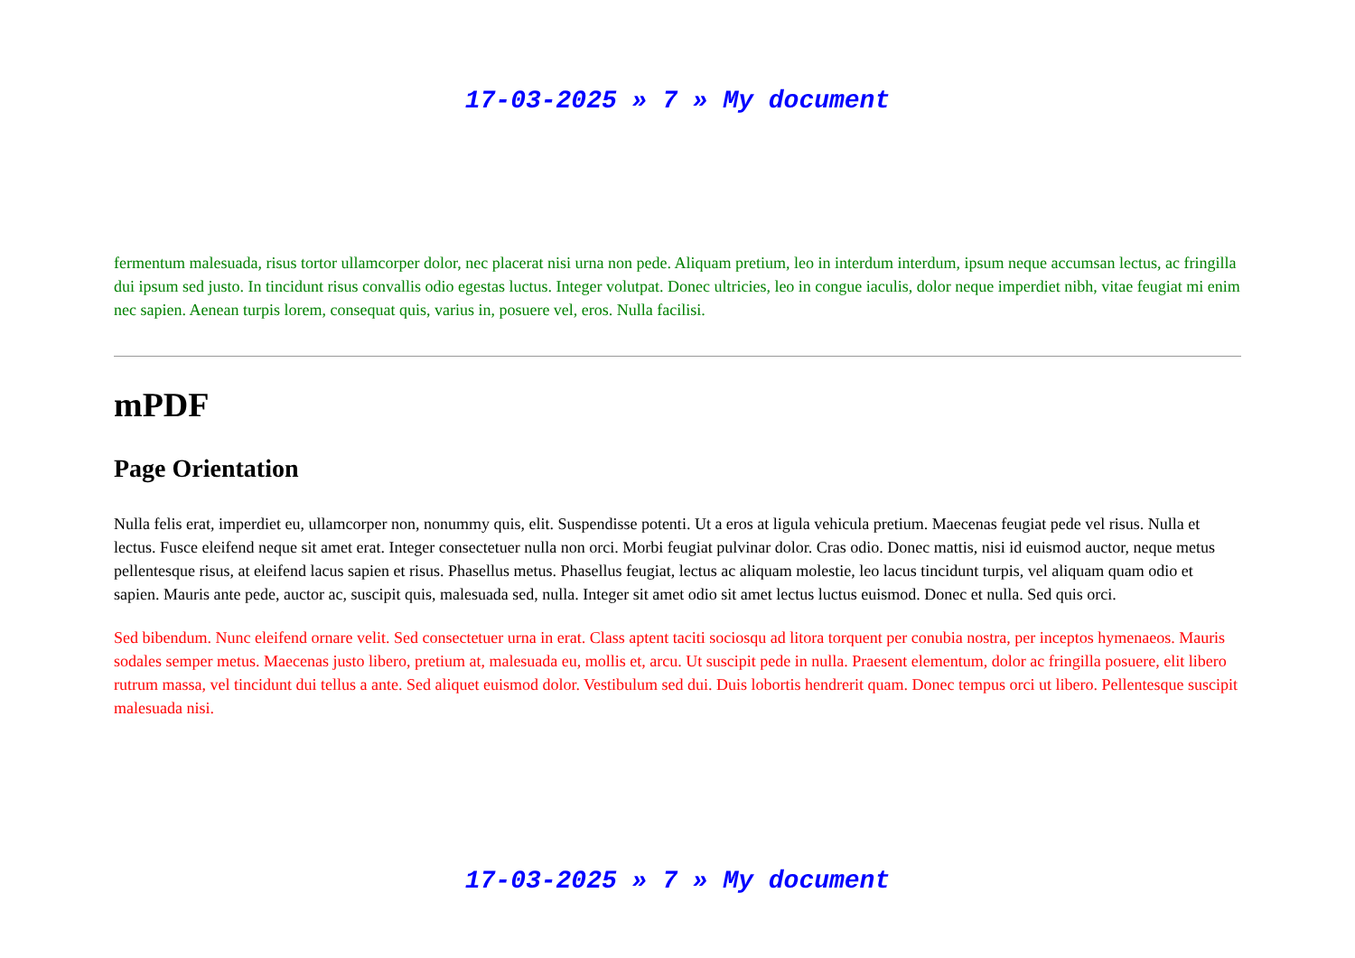17-03-2025 » 7 » My document
fermentum malesuada, risus tortor ullamcorper dolor, nec placerat nisi urna non pede. Aliquam pretium, leo in interdum interdum, ipsum neque accumsan lectus, ac fringilla dui ipsum sed justo. In tincidunt risus convallis odio egestas luctus. Integer volutpat. Donec ultricies, leo in congue iaculis, dolor neque imperdiet nibh, vitae feugiat mi enim nec sapien. Aenean turpis lorem, consequat quis, varius in, posuere vel, eros. Nulla facilisi.
mPDF
Page Orientation
Nulla felis erat, imperdiet eu, ullamcorper non, nonummy quis, elit. Suspendisse potenti. Ut a eros at ligula vehicula pretium. Maecenas feugiat pede vel risus. Nulla et lectus. Fusce eleifend neque sit amet erat. Integer consectetuer nulla non orci. Morbi feugiat pulvinar dolor. Cras odio. Donec mattis, nisi id euismod auctor, neque metus pellentesque risus, at eleifend lacus sapien et risus. Phasellus metus. Phasellus feugiat, lectus ac aliquam molestie, leo lacus tincidunt turpis, vel aliquam quam odio et sapien. Mauris ante pede, auctor ac, suscipit quis, malesuada sed, nulla. Integer sit amet odio sit amet lectus luctus euismod. Donec et nulla. Sed quis orci.
Sed bibendum. Nunc eleifend ornare velit. Sed consectetuer urna in erat. Class aptent taciti sociosqu ad litora torquent per conubia nostra, per inceptos hymenaeos. Mauris sodales semper metus. Maecenas justo libero, pretium at, malesuada eu, mollis et, arcu. Ut suscipit pede in nulla. Praesent elementum, dolor ac fringilla posuere, elit libero rutrum massa, vel tincidunt dui tellus a ante. Sed aliquet euismod dolor. Vestibulum sed dui. Duis lobortis hendrerit quam. Donec tempus orci ut libero. Pellentesque suscipit malesuada nisi.
17-03-2025 » 7 » My document